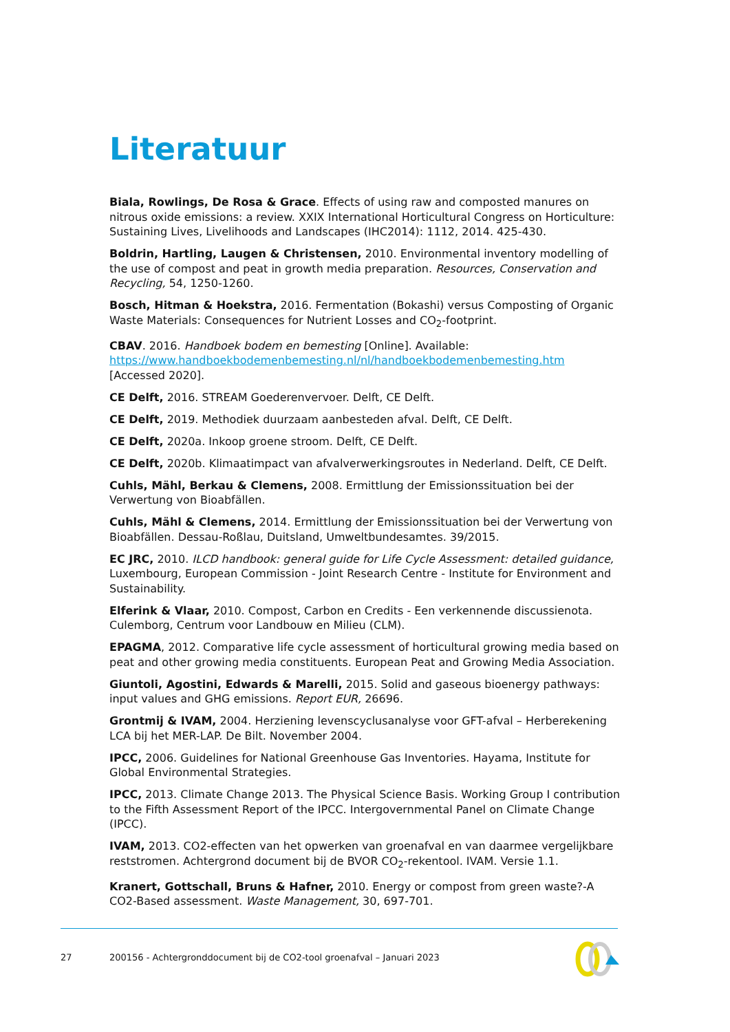Literatuur
Biala, Rowlings, De Rosa & Grace. Effects of using raw and composted manures on nitrous oxide emissions: a review. XXIX International Horticultural Congress on Horticulture: Sustaining Lives, Livelihoods and Landscapes (IHC2014): 1112, 2014. 425-430.
Boldrin, Hartling, Laugen & Christensen, 2010. Environmental inventory modelling of the use of compost and peat in growth media preparation. Resources, Conservation and Recycling, 54, 1250-1260.
Bosch, Hitman & Hoekstra, 2016. Fermentation (Bokashi) versus Composting of Organic Waste Materials: Consequences for Nutrient Losses and CO<sub>2</sub>-footprint.
CBAV. 2016. Handboek bodem en bemesting [Online]. Available: https://www.handboekbodemenbemesting.nl/nl/handboekbodemenbemesting.htm [Accessed 2020].
CE Delft, 2016. STREAM Goederenvervoer. Delft, CE Delft.
CE Delft, 2019. Methodiek duurzaam aanbesteden afval. Delft, CE Delft.
CE Delft, 2020a. Inkoop groene stroom. Delft, CE Delft.
CE Delft, 2020b. Klimaatimpact van afvalverwerkingsroutes in Nederland. Delft, CE Delft.
Cuhls, Mähl, Berkau & Clemens, 2008. Ermittlung der Emissionssituation bei der Verwertung von Bioabfällen.
Cuhls, Mähl & Clemens, 2014. Ermittlung der Emissionssituation bei der Verwertung von Bioabfällen. Dessau-Roßlau, Duitsland, Umweltbundesamtes. 39/2015.
EC JRC, 2010. ILCD handbook: general guide for Life Cycle Assessment: detailed guidance, Luxembourg, European Commission - Joint Research Centre - Institute for Environment and Sustainability.
Elferink & Vlaar, 2010. Compost, Carbon en Credits - Een verkennende discussienota. Culemborg, Centrum voor Landbouw en Milieu (CLM).
EPAGMA, 2012. Comparative life cycle assessment of horticultural growing media based on peat and other growing media constituents. European Peat and Growing Media Association.
Giuntoli, Agostini, Edwards & Marelli, 2015. Solid and gaseous bioenergy pathways: input values and GHG emissions. Report EUR, 26696.
Grontmij & IVAM, 2004. Herziening levenscyclusanalyse voor GFT-afval – Herberekening LCA bij het MER-LAP. De Bilt. November 2004.
IPCC, 2006. Guidelines for National Greenhouse Gas Inventories. Hayama, Institute for Global Environmental Strategies.
IPCC, 2013. Climate Change 2013. The Physical Science Basis. Working Group I contribution to the Fifth Assessment Report of the IPCC. Intergovernmental Panel on Climate Change (IPCC).
IVAM, 2013. CO2-effecten van het opwerken van groenafval en van daarmee vergelijkbare reststromen. Achtergrond document bij de BVOR CO<sub>2</sub>-rekentool. IVAM. Versie 1.1.
Kranert, Gottschall, Bruns & Hafner, 2010. Energy or compost from green waste?-A CO2-Based assessment. Waste Management, 30, 697-701.
27 200156 - Achtergronddocument bij de CO2-tool groenafval – Januari 2023